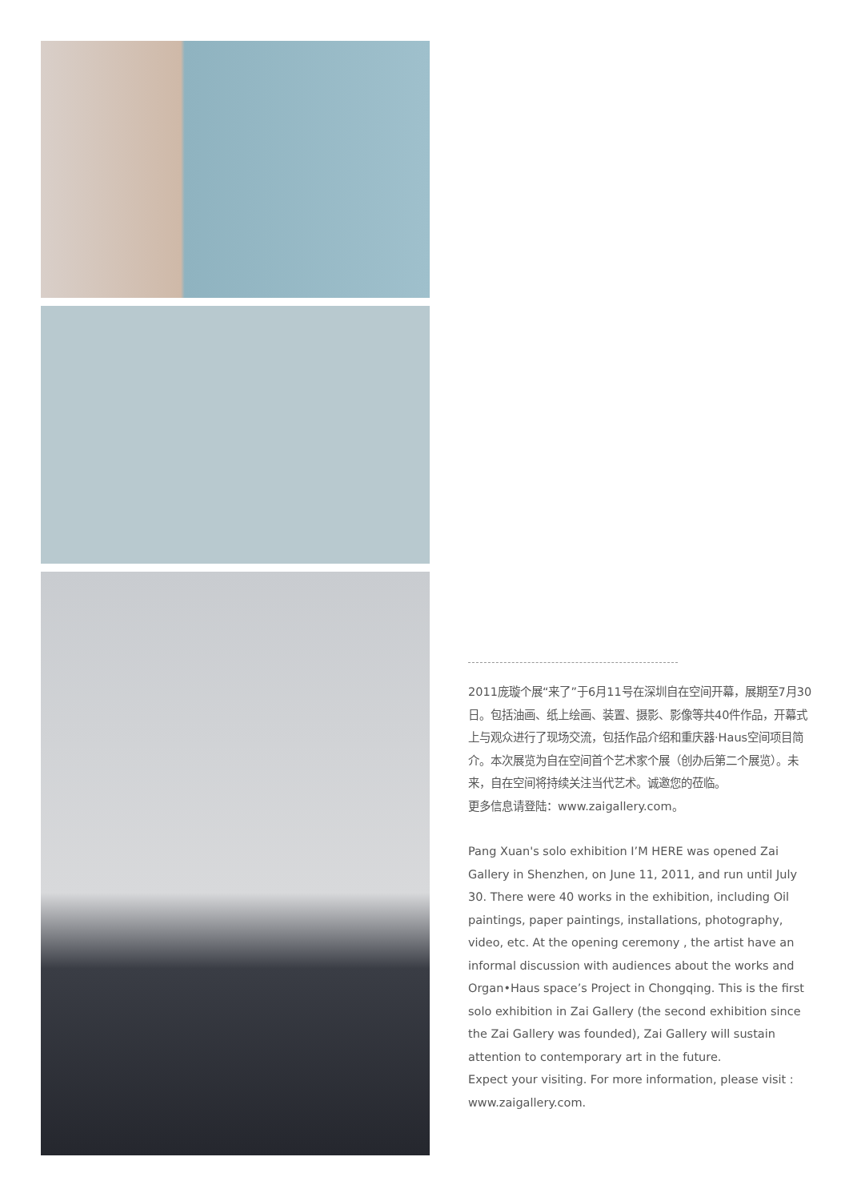2011庞璇个展“来了”于6月11号在深圳自在空间开幕，展期至7月30日。包括油画、纸上绘画、装置、摄影、影像等共40件作品，开幕式上与观众进行了现场交流，包括作品介绍和重庆器·Haus空间项目简介。本次展览为自在空间首个艺术家个展（创办后第二个展览）。未来，自在空间将持续关注当代艺术。诚邀您的莅临。
更多信息请登陆：www.zaigallery.com。
Pang Xuan's solo exhibition I’M HERE was opened Zai Gallery in Shenzhen, on June 11, 2011, and run until July 30. There were 40 works in the exhibition, including Oil paintings, paper paintings, installations, photography, video, etc. At the opening ceremony , the artist have an informal discussion with audiences about the works and Organ•Haus space’s Project in Chongqing. This is the first solo exhibition in Zai Gallery (the second exhibition since the Zai Gallery was founded), Zai Gallery will sustain attention to contemporary art in the future.
Expect your visiting. For more information, please visit : www.zaigallery.com.